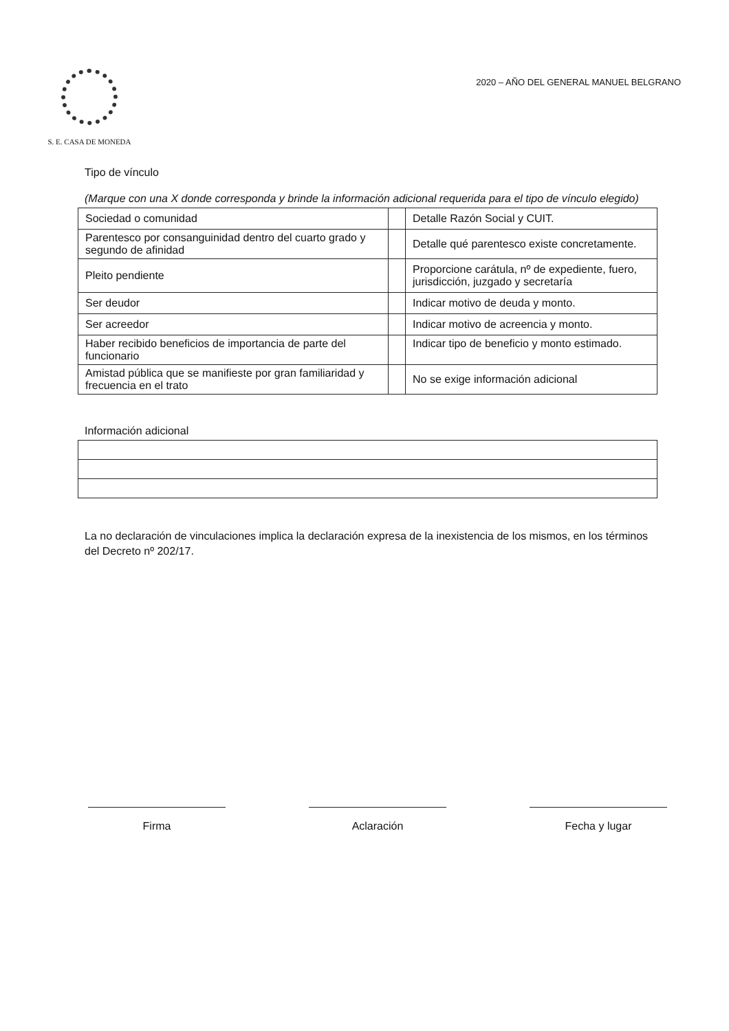S. E. CASA DE MONEDA
2020 – AÑO DEL GENERAL MANUEL BELGRANO
Tipo de vínculo
(Marque con una X donde corresponda y brinde la información adicional requerida para el tipo de vínculo elegido)
| Sociedad o comunidad | | Detalle Razón Social y CUIT. |
| Parentesco por consanguinidad dentro del cuarto grado y segundo de afinidad | | Detalle qué parentesco existe concretamente. |
| Pleito pendiente | | Proporcione carátula, nº de expediente, fuero, jurisdicción, juzgado y secretaría |
| Ser deudor | | Indicar motivo de deuda y monto. |
| Ser acreedor | | Indicar motivo de acreencia y monto. |
| Haber recibido beneficios de importancia de parte del funcionario | | Indicar tipo de beneficio y monto estimado. |
| Amistad pública que se manifieste por gran familiaridad y frecuencia en el trato | | No se exige información adicional |
Información adicional
La no declaración de vinculaciones implica la declaración expresa de la inexistencia de los mismos, en los términos del Decreto nº 202/17.
Firma Aclaración Fecha y lugar